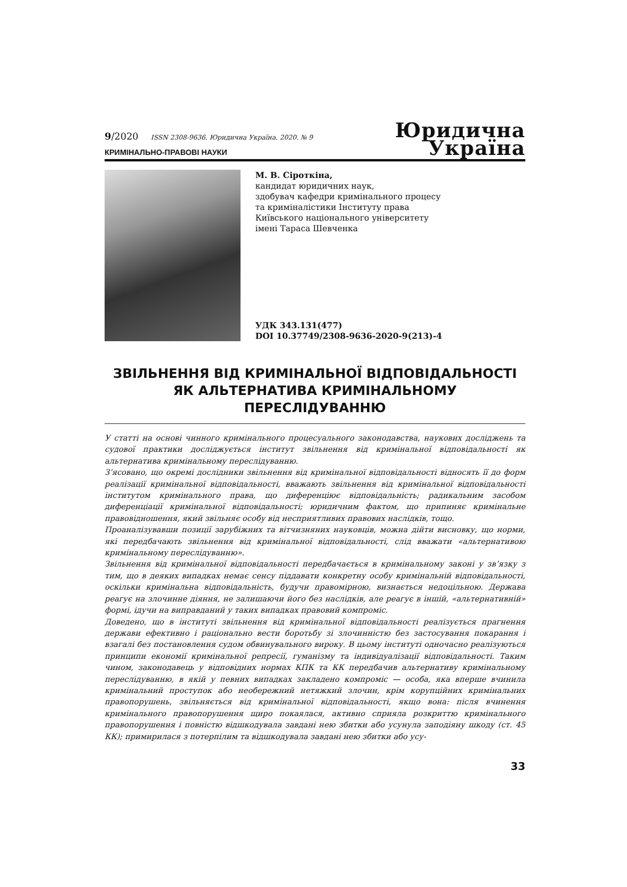9/2020 ISSN 2308-9636. Юридична Україна. 2020. № 9
КРИМІНАЛЬНО-ПРАВОВІ НАУКИ
Юридична
Україна
М. В. Сіроткіна,
кандидат юридичних наук,
здобувач кафедри кримінального процесу
та криміналістики Інституту права
Київського національного університету
імені Тараса Шевченка
УДК 343.131(477)
DOI 10.37749/2308-9636-2020-9(213)-4
ЗВІЛЬНЕННЯ ВІД КРИМІНАЛЬНОЇ ВІДПОВІДАЛЬНОСТІ
ЯК АЛЬТЕРНАТИВА КРИМІНАЛЬНОМУ ПЕРЕСЛІДУВАННЮ
У статті на основі чинного кримінального процесуального законодавства, наукових досліджень та судової практики досліджується інститут звільнення від кримінальної відповідальності як альтернатива кримінальному переслідуванню.
З’ясовано, що окремі дослідники звільнення від кримінальної відповідальності відносять її до форм реалізації кримінальної відповідальності, вважають звільнення від кримінальної відповідальності інститутом кримінального права, що диференціює відповідальність; радикальним засобом диференціації кримінальної відповідальності; юридичним фактом, що припиняє кримінальне правовідношення, який звільняє особу від несприятливих правових наслідків, тощо.
Проаналізувавши позиції зарубіжних та вітчизняних науковців, можна дійти висновку, що норми, які передбачають звільнення від кримінальної відповідальності, слід вважати «альтернативою кримінальному переслідуванню».
Звільнення від кримінальної відповідальності передбачається в кримінальному законі у зв’язку з тим, що в деяких випадках немає сенсу піддавати конкретну особу кримінальній відповідальності, оскільки кримінальна відповідальність, будучи правомірною, визнається недоцільною. Держава реагує на злочинне діяння, не залишаючи його без наслідків, але реагує в іншій, «альтернативній» формі, ідучи на виправданий у таких випадках правовий компроміс.
Доведено, що в інституті звільнення від кримінальної відповідальності реалізується прагнення держави ефективно і раціонально вести боротьбу зі злочинністю без застосування покарання і взагалі без постановлення судом обвинувального вироку. В цьому інституті одночасно реалізуються принципи економії кримінальної репресії, гуманізму та індивідуалізації відповідальності. Таким чином, законодавець у відповідних нормах КПК та КК передбачив альтернативу кримінальному переслідуванню, в якій у певних випадках закладено компроміс — особа, яка вперше вчинила кримінальний проступок або необережний нетяжкий злочин, крім корупційних кримінальних правопорушень, звільняється від кримінальної відповідальності, якщо вона: після вчинення кримінального правопорушення щиро покаялася, активно сприяла розкриттю кримінального правопорушення і повністю відшкодувала завдані нею збитки або усунула заподіяну шкоду (ст. 45 КК); примирилася з потерпілим та відшкодувала завдані нею збитки або усу-
33